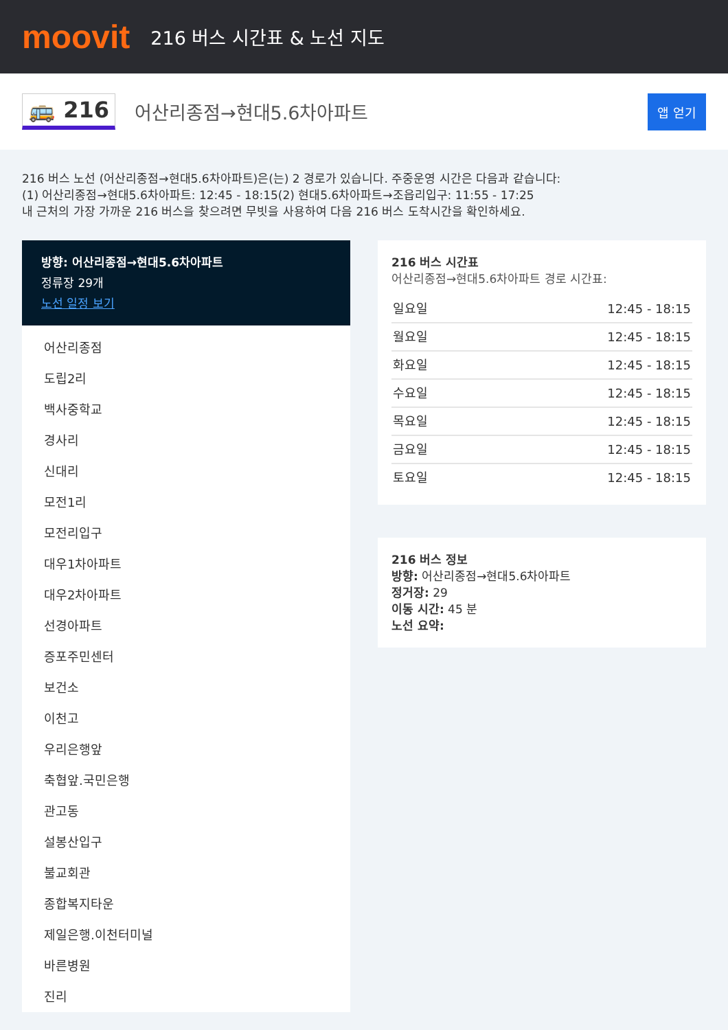moovit
216 버스 시간표 & 노선 지도
🚌 216 어산리종점→현대5.6차아파트 앱 얻기
216 버스 노선 (어산리종점→현대5.6차아파트)은(는) 2 경로가 있습니다. 주중운영 시간은 다음과 같습니다:
(1) 어산리종점→현대5.6차아파트: 12:45 - 18:15(2) 현대5.6차아파트→조읍리입구: 11:55 - 17:25
내 근처의 가장 가까운 216 버스을 찾으려면 무빗을 사용하여 다음 216 버스 도착시간을 확인하세요.
방향: 어산리종점→현대5.6차아파트
정류장 29개
노선 일정 보기
어산리종점
도립2리
백사중학교
경사리
신대리
모전1리
모전리입구
대우1차아파트
대우2차아파트
선경아파트
증포주민센터
보건소
이천고
우리은행앞
축협앞.국민은행
관고동
설봉산입구
불교회관
종합복지타운
제일은행.이천터미널
바른병원
진리
216 버스 시간표
어산리종점→현대5.6차아파트 경로 시간표:
| 일요일 | 12:45 - 18:15 |
| 월요일 | 12:45 - 18:15 |
| 화요일 | 12:45 - 18:15 |
| 수요일 | 12:45 - 18:15 |
| 목요일 | 12:45 - 18:15 |
| 금요일 | 12:45 - 18:15 |
| 토요일 | 12:45 - 18:15 |
216 버스 정보
방향: 어산리종점→현대5.6차아파트
정거장: 29
이동 시간: 45 분
노선 요약: